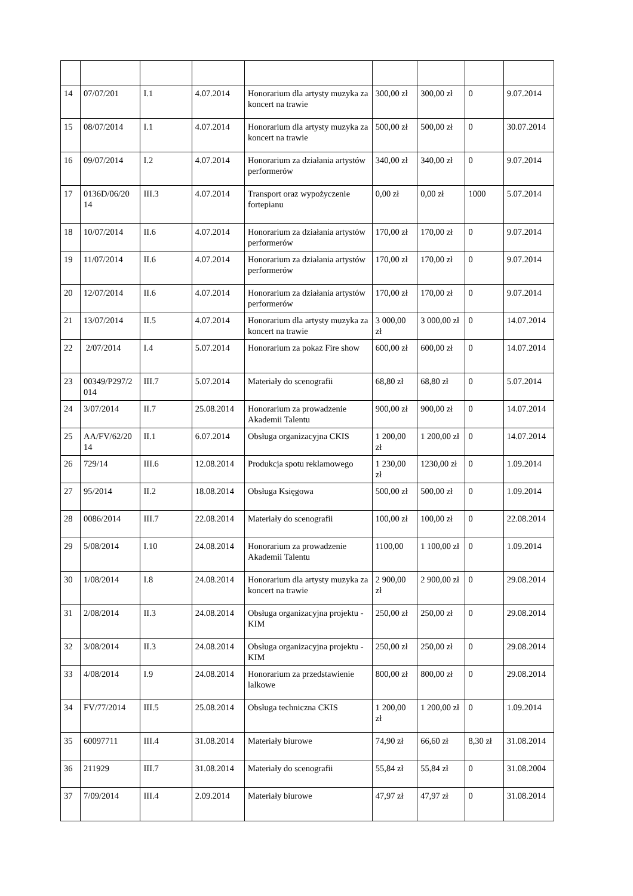| 14 | 07/07/201 | I.1 | 4.07.2014 | Honorarium dla artysty muzyka za koncert na trawie | 300,00 zł | 300,00 zł | 0 | 9.07.2014 |
| 15 | 08/07/2014 | I.1 | 4.07.2014 | Honorarium dla artysty muzyka za koncert na trawie | 500,00 zł | 500,00 zł | 0 | 30.07.2014 |
| 16 | 09/07/2014 | I.2 | 4.07.2014 | Honorarium za działania artystów performerów | 340,00 zł | 340,00 zł | 0 | 9.07.2014 |
| 17 | 0136D/06/20 14 | III.3 | 4.07.2014 | Transport oraz wypożyczenie fortepianu | 0,00 zł | 0,00 zł | 1000 | 5.07.2014 |
| 18 | 10/07/2014 | II.6 | 4.07.2014 | Honorarium za działania artystów performerów | 170,00 zł | 170,00 zł | 0 | 9.07.2014 |
| 19 | 11/07/2014 | II.6 | 4.07.2014 | Honorarium za działania artystów performerów | 170,00 zł | 170,00 zł | 0 | 9.07.2014 |
| 20 | 12/07/2014 | II.6 | 4.07.2014 | Honorarium za działania artystów performerów | 170,00 zł | 170,00 zł | 0 | 9.07.2014 |
| 21 | 13/07/2014 | II.5 | 4.07.2014 | Honorarium dla artysty muzyka za koncert na trawie | 3 000,00 zł | 3 000,00 zł | 0 | 14.07.2014 |
| 22 | 2/07/2014 | I.4 | 5.07.2014 | Honorarium za pokaz Fire show | 600,00 zł | 600,00 zł | 0 | 14.07.2014 |
| 23 | 00349/P297/2 014 | III.7 | 5.07.2014 | Materiały do scenografii | 68,80 zł | 68,80 zł | 0 | 5.07.2014 |
| 24 | 3/07/2014 | II.7 | 25.08.2014 | Honorarium za prowadzenie Akademii Talentu | 900,00 zł | 900,00 zł | 0 | 14.07.2014 |
| 25 | AA/FV/62/20 14 | II.1 | 6.07.2014 | Obsługa organizacyjna CKIS | 1 200,00 zł | 1 200,00 zł | 0 | 14.07.2014 |
| 26 | 729/14 | III.6 | 12.08.2014 | Produkcja spotu reklamowego | 1 230,00 zł | 1230,00 zł | 0 | 1.09.2014 |
| 27 | 95/2014 | II.2 | 18.08.2014 | Obsługa Księgowa | 500,00 zł | 500,00 zł | 0 | 1.09.2014 |
| 28 | 0086/2014 | III.7 | 22.08.2014 | Materiały do scenografii | 100,00 zł | 100,00 zł | 0 | 22.08.2014 |
| 29 | 5/08/2014 | I.10 | 24.08.2014 | Honorarium za prowadzenie Akademii Talentu | 1100,00 | 1 100,00 zł | 0 | 1.09.2014 |
| 30 | 1/08/2014 | I.8 | 24.08.2014 | Honorarium dla artysty muzyka za koncert na trawie | 2 900,00 zł | 2 900,00 zł | 0 | 29.08.2014 |
| 31 | 2/08/2014 | II.3 | 24.08.2014 | Obsługa organizacyjna projektu - KIM | 250,00 zł | 250,00 zł | 0 | 29.08.2014 |
| 32 | 3/08/2014 | II.3 | 24.08.2014 | Obsługa organizacyjna projektu - KIM | 250,00 zł | 250,00 zł | 0 | 29.08.2014 |
| 33 | 4/08/2014 | I.9 | 24.08.2014 | Honorarium za przedstawienie lalkowe | 800,00 zł | 800,00 zł | 0 | 29.08.2014 |
| 34 | FV/77/2014 | III.5 | 25.08.2014 | Obsługa techniczna CKIS | 1 200,00 zł | 1 200,00 zł | 0 | 1.09.2014 |
| 35 | 60097711 | III.4 | 31.08.2014 | Materiały biurowe | 74,90 zł | 66,60 zł | 8,30 zł | 31.08.2014 |
| 36 | 211929 | III.7 | 31.08.2014 | Materiały do scenografii | 55,84 zł | 55,84 zł | 0 | 31.08.2004 |
| 37 | 7/09/2014 | III.4 | 2.09.2014 | Materiały biurowe | 47,97 zł | 47,97 zł | 0 | 31.08.2014 |